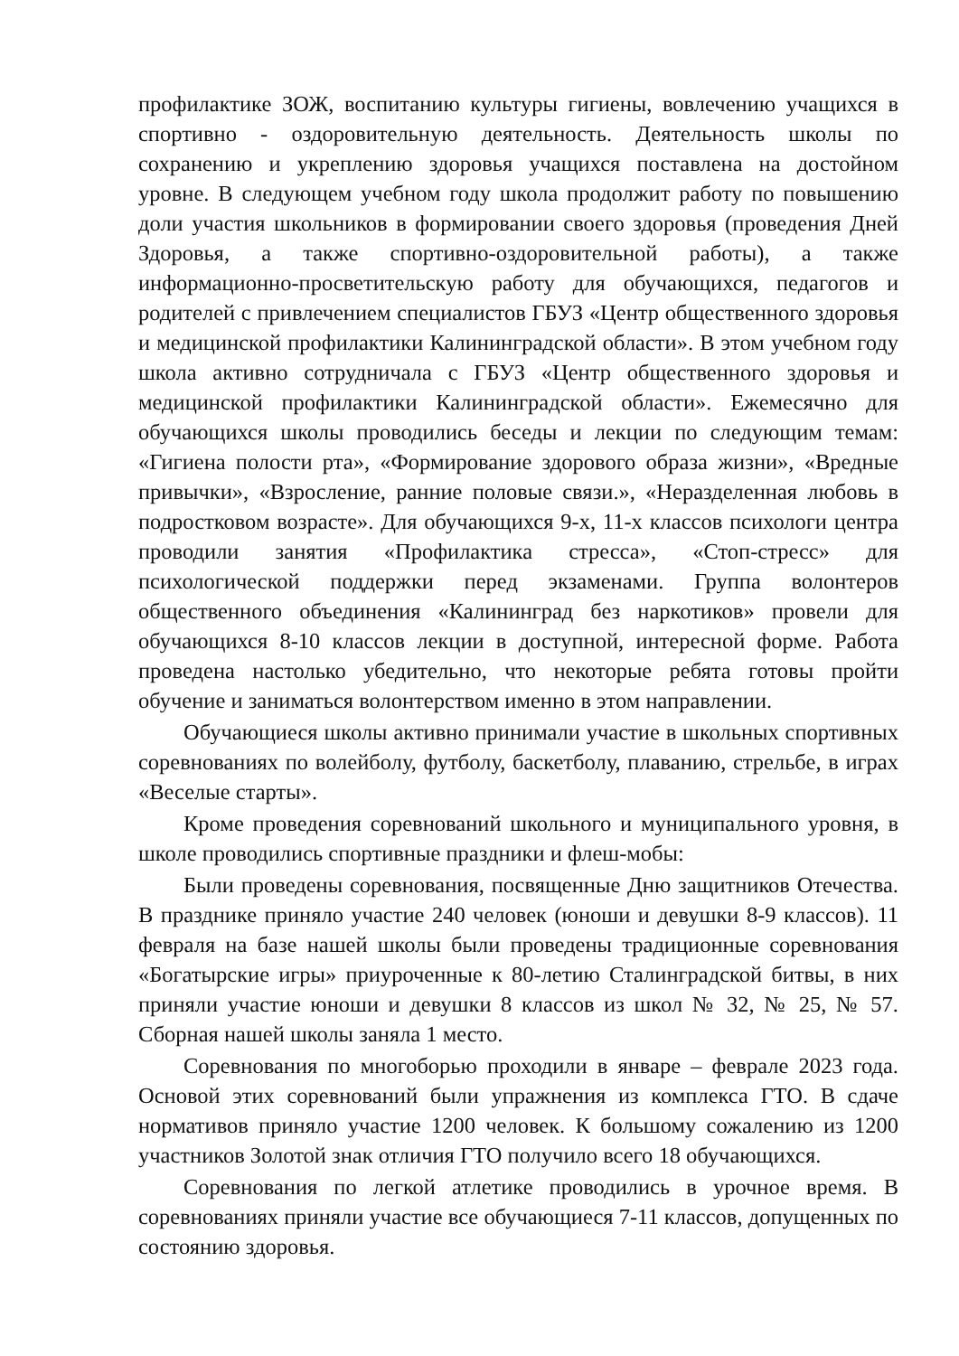профилактике ЗОЖ, воспитанию культуры гигиены, вовлечению учащихся в спортивно - оздоровительную деятельность. Деятельность школы по сохранению и укреплению здоровья учащихся поставлена на достойном уровне. В следующем учебном году школа продолжит работу по повышению доли участия школьников в формировании своего здоровья (проведения Дней Здоровья, а также спортивно-оздоровительной работы), а также информационно-просветительскую работу для обучающихся, педагогов и родителей с привлечением специалистов ГБУЗ «Центр общественного здоровья и медицинской профилактики Калининградской области». В этом учебном году школа активно сотрудничала с ГБУЗ «Центр общественного здоровья и медицинской профилактики Калининградской области». Ежемесячно для обучающихся школы проводились беседы и лекции по следующим темам: «Гигиена полости рта», «Формирование здорового образа жизни», «Вредные привычки», «Взросление, ранние половые связи.», «Неразделенная любовь в подростковом возрасте». Для обучающихся 9-х, 11-х классов психологи центра проводили занятия «Профилактика стресса», «Стоп-стресс» для психологической поддержки перед экзаменами. Группа волонтеров общественного объединения «Калининград без наркотиков» провели для обучающихся 8-10 классов лекции в доступной, интересной форме. Работа проведена настолько убедительно, что некоторые ребята готовы пройти обучение и заниматься волонтерством именно в этом направлении.
Обучающиеся школы активно принимали участие в школьных спортивных соревнованиях по волейболу, футболу, баскетболу, плаванию, стрельбе, в играх «Веселые старты».
Кроме проведения соревнований школьного и муниципального уровня, в школе проводились спортивные праздники и флеш-мобы:
Были проведены соревнования, посвященные Дню защитников Отечества. В празднике приняло участие 240 человек (юноши и девушки 8-9 классов). 11 февраля на базе нашей школы были проведены традиционные соревнования «Богатырские игры» приуроченные к 80-летию Сталинградской битвы, в них приняли участие юноши и девушки 8 классов из школ № 32, № 25, № 57. Сборная нашей школы заняла 1 место.
Соревнования по многоборью проходили в январе – феврале 2023 года. Основой этих соревнований были упражнения из комплекса ГТО. В сдаче нормативов приняло участие 1200 человек. К большому сожалению из 1200 участников Золотой знак отличия ГТО получило всего 18 обучающихся.
Соревнования по легкой атлетике проводились в урочное время. В соревнованиях приняли участие все обучающиеся 7-11 классов, допущенных по состоянию здоровья.